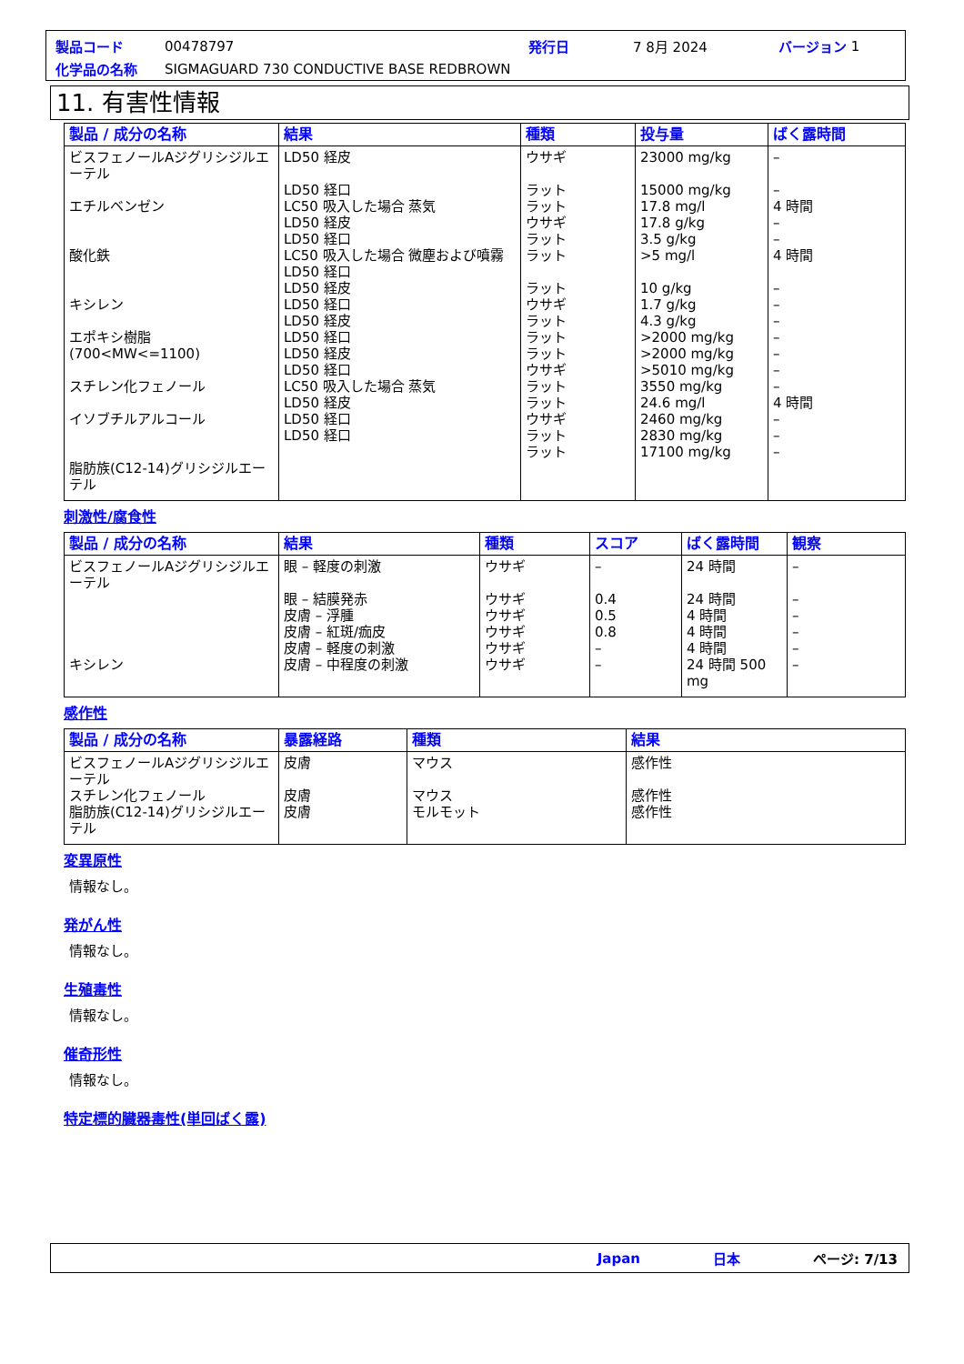製品コード 00478797 発行日 7 8月 2024 バージョン 1
化学品の名称 SIGMAGUARD 730 CONDUCTIVE BASE REDBROWN
11. 有害性情報
| 製品 / 成分の名称 | 結果 | 種類 | 投与量 | ばく露時間 |
| --- | --- | --- | --- | --- |
| ビスフェノールAジグリシジルエーテル エチルベンゼン 酸化鉄 キシレン エポキシ樹脂 (700<MW<=1100) スチレン化フェノール イソブチルアルコール 脂肪族(C12-14)グリシジルエーテル | LD50 経皮 LD50 経口 LC50 吸入した場合 蒸気 LD50 経皮 LD50 経口 LC50 吸入した場合 微塵および噴霧 LD50 経口 LD50 経皮 LD50 経口 LD50 経皮 LD50 経口 LD50 経皮 LD50 経口 LC50 吸入した場合 蒸気 LD50 経皮 LD50 経口 LD50 経口 | ウサギ ラット ラット ウサギ ラット ラット ラット ウサギ ラット ラット ラット ウサギ ラット ラット ウサギ ラット ラット | 23000 mg/kg 15000 mg/kg 17.8 mg/l 17.8 g/kg 3.5 g/kg >5 mg/l 10 g/kg 1.7 g/kg 4.3 g/kg >2000 mg/kg >2000 mg/kg >5010 mg/kg 3550 mg/kg 24.6 mg/l 2460 mg/kg 2830 mg/kg 17100 mg/kg | – – 4 時間 – – 4 時間 – – – – – – – 4 時間 – – – |
刺激性/腐食性
| 製品 / 成分の名称 | 結果 | 種類 | スコア | ばく露時間 | 観察 |
| --- | --- | --- | --- | --- | --- |
| ビスフェノールAジグリシジルエーテル キシレン | 眼 – 軽度の刺激 眼 – 結膜発赤 皮膚 – 浮腫 皮膚 – 紅斑/痂皮 皮膚 – 軽度の刺激 皮膚 – 中程度の刺激 | ウサギ ウサギ ウサギ ウサギ ウサギ ウサギ | – 0.4 0.5 0.8 – – | 24 時間 24 時間 4 時間 4 時間 4 時間 24 時間 500 mg | – – – – – – |
感作性
| 製品 / 成分の名称 | 暴露経路 | 種類 | 結果 |
| --- | --- | --- | --- |
| ビスフェノールAジグリシジルエーテル スチレン化フェノール 脂肪族(C12-14)グリシジルエーテル | 皮膚 皮膚 皮膚 | マウス マウス モルモット | 感作性 感作性 感作性 |
変異原性
情報なし。
発がん性
情報なし。
生殖毒性
情報なし。
催奇形性
情報なし。
特定標的臓器毒性(単回ばく露)
Japan 日本 ページ: 7/13